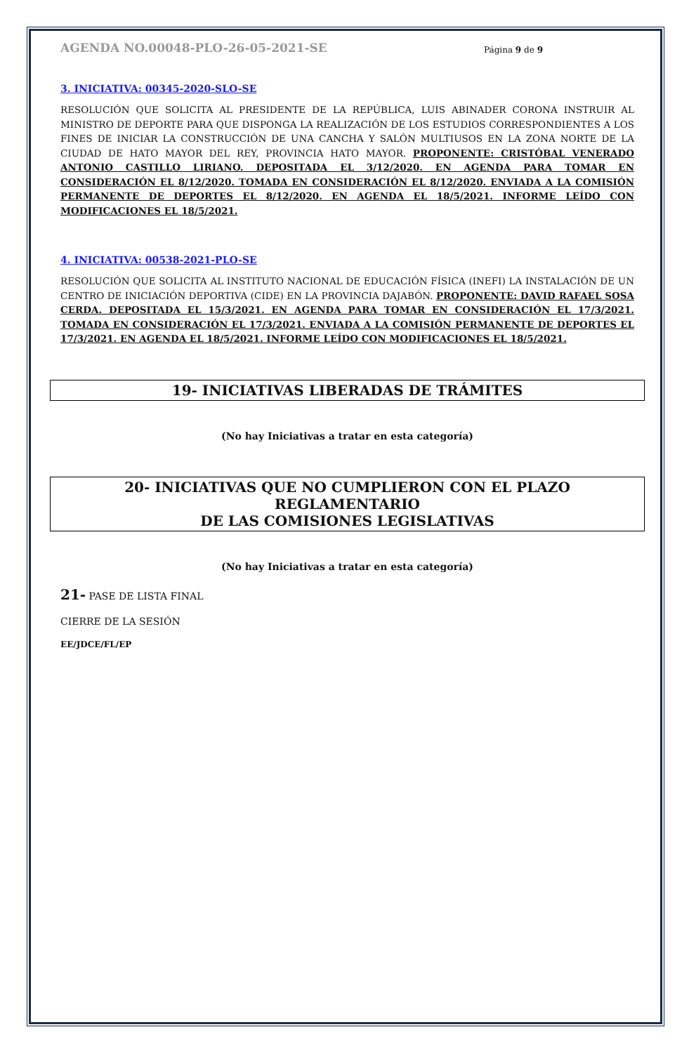AGENDA NO.00048-PLO-26-05-2021-SE Página 9 de 9
3. INICIATIVA: 00345-2020-SLO-SE
RESOLUCIÓN QUE SOLICITA AL PRESIDENTE DE LA REPÚBLICA, LUIS ABINADER CORONA INSTRUIR AL MINISTRO DE DEPORTE PARA QUE DISPONGA LA REALIZACIÓN DE LOS ESTUDIOS CORRESPONDIENTES A LOS FINES DE INICIAR LA CONSTRUCCIÓN DE UNA CANCHA Y SALÓN MULTIUSOS EN LA ZONA NORTE DE LA CIUDAD DE HATO MAYOR DEL REY, PROVINCIA HATO MAYOR. PROPONENTE: CRISTÓBAL VENERADO ANTONIO CASTILLO LIRIANO. DEPOSITADA EL 3/12/2020. EN AGENDA PARA TOMAR EN CONSIDERACIÓN EL 8/12/2020. TOMADA EN CONSIDERACIÓN EL 8/12/2020. ENVIADA A LA COMISIÓN PERMANENTE DE DEPORTES EL 8/12/2020. EN AGENDA EL 18/5/2021. INFORME LEÍDO CON MODIFICACIONES EL 18/5/2021.
4. INICIATIVA: 00538-2021-PLO-SE
RESOLUCIÓN QUE SOLICITA AL INSTITUTO NACIONAL DE EDUCACIÓN FÍSICA (INEFI) LA INSTALACIÓN DE UN CENTRO DE INICIACIÓN DEPORTIVA (CIDE) EN LA PROVINCIA DAJABÓN. PROPONENTE: DAVID RAFAEL SOSA CERDA. DEPOSITADA EL 15/3/2021. EN AGENDA PARA TOMAR EN CONSIDERACIÓN EL 17/3/2021. TOMADA EN CONSIDERACIÓN EL 17/3/2021. ENVIADA A LA COMISIÓN PERMANENTE DE DEPORTES EL 17/3/2021. EN AGENDA EL 18/5/2021. INFORME LEÍDO CON MODIFICACIONES EL 18/5/2021.
19- INICIATIVAS LIBERADAS DE TRÁMITES
(No hay Iniciativas a tratar en esta categoría)
20- INICIATIVAS QUE NO CUMPLIERON CON EL PLAZO REGLAMENTARIO
DE LAS COMISIONES LEGISLATIVAS
(No hay Iniciativas a tratar en esta categoría)
21- PASE DE LISTA FINAL
CIERRE DE LA SESIÓN
EE/JDCE/FL/EP